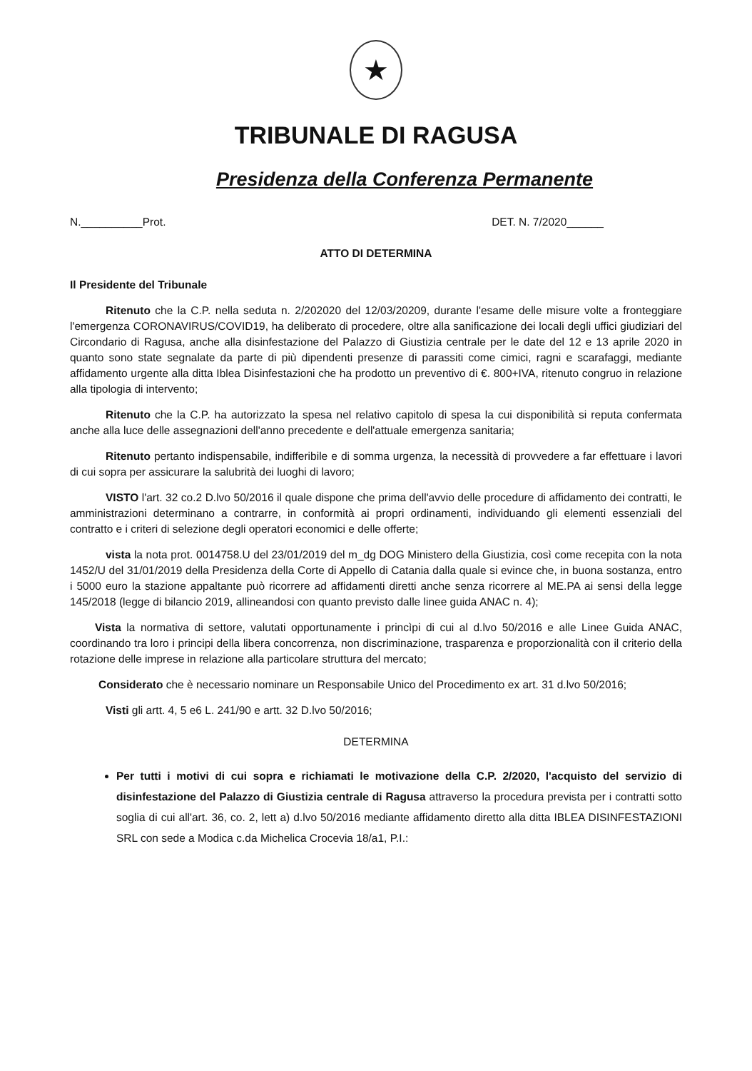★
TRIBUNALE DI RAGUSA
Presidenza della Conferenza Permanente
N.__________Prot. DET. N. 7/2020______
ATTO DI DETERMINA
Il Presidente del Tribunale
Ritenuto che la C.P. nella seduta n. 2/202020 del 12/03/20209, durante l'esame delle misure volte a fronteggiare l'emergenza CORONAVIRUS/COVID19, ha deliberato di procedere, oltre alla sanificazione dei locali degli uffici giudiziari del Circondario di Ragusa, anche alla disinfestazione del Palazzo di Giustizia centrale per le date del 12 e 13 aprile 2020 in quanto sono state segnalate da parte di più dipendenti presenze di parassiti come cimici, ragni e scarafaggi, mediante affidamento urgente alla ditta Iblea Disinfestazioni che ha prodotto un preventivo di €. 800+IVA, ritenuto congruo in relazione alla tipologia di intervento;
Ritenuto che la C.P. ha autorizzato la spesa nel relativo capitolo di spesa la cui disponibilità si reputa confermata anche alla luce delle assegnazioni dell'anno precedente e dell'attuale emergenza sanitaria;
Ritenuto pertanto indispensabile, indifferibile e di somma urgenza, la necessità di provvedere a far effettuare i lavori di cui sopra per assicurare la salubrità dei luoghi di lavoro;
VISTO l'art. 32 co.2 D.lvo 50/2016 il quale dispone che prima dell'avvio delle procedure di affidamento dei contratti, le amministrazioni determinano a contrarre, in conformità ai propri ordinamenti, individuando gli elementi essenziali del contratto e i criteri di selezione degli operatori economici e delle offerte;
vista la nota prot. 0014758.U del 23/01/2019 del m_dg DOG Ministero della Giustizia, così come recepita con la nota 1452/U del 31/01/2019 della Presidenza della Corte di Appello di Catania dalla quale si evince che, in buona sostanza, entro i 5000 euro la stazione appaltante può ricorrere ad affidamenti diretti anche senza ricorrere al ME.PA ai sensi della legge 145/2018 (legge di bilancio 2019, allineandosi con quanto previsto dalle linee guida ANAC n. 4);
Vista la normativa di settore, valutati opportunamente i princìpi di cui al d.lvo 50/2016 e alle Linee Guida ANAC, coordinando tra loro i principi della libera concorrenza, non discriminazione, trasparenza e proporzionalità con il criterio della rotazione delle imprese in relazione alla particolare struttura del mercato;
Considerato che è necessario nominare un Responsabile Unico del Procedimento ex art. 31 d.lvo 50/2016;
Visti gli artt. 4, 5 e6 L. 241/90 e artt. 32 D.lvo 50/2016;
DETERMINA
Per tutti i motivi di cui sopra e richiamati le motivazione della C.P. 2/2020, l'acquisto del servizio di disinfestazione del Palazzo di Giustizia centrale di Ragusa attraverso la procedura prevista per i contratti sotto soglia di cui all'art. 36, co. 2, lett a) d.lvo 50/2016 mediante affidamento diretto alla ditta IBLEA DISINFESTAZIONI SRL con sede a Modica c.da Michelica Crocevia 18/a1, P.I.: